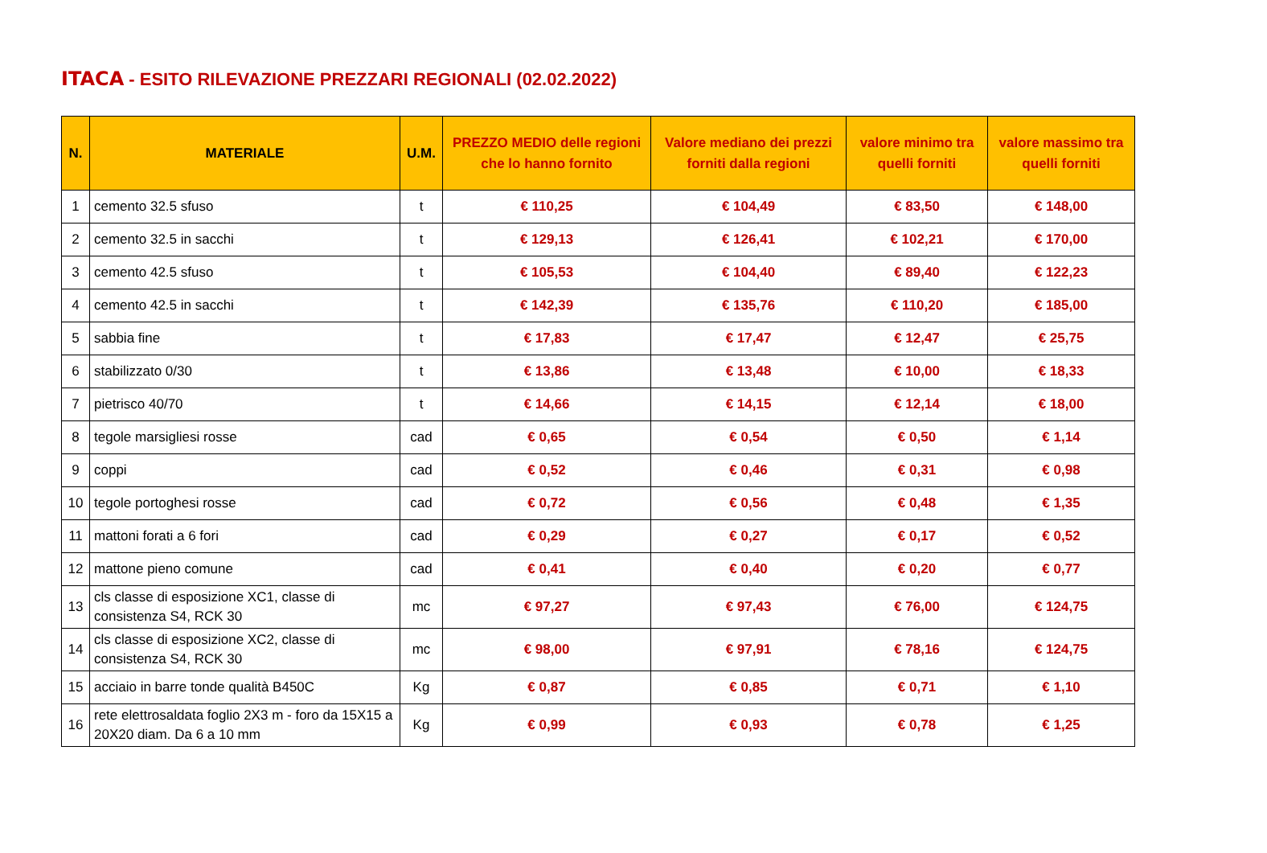ITACA - ESITO RILEVAZIONE PREZZARI REGIONALI (02.02.2022)
| N. | MATERIALE | U.M. | PREZZO MEDIO delle regioni che lo hanno fornito | Valore mediano dei prezzi forniti dalla regioni | valore minimo tra quelli forniti | valore massimo tra quelli forniti |
| --- | --- | --- | --- | --- | --- | --- |
| 1 | cemento 32.5 sfuso | t | € 110,25 | € 104,49 | € 83,50 | € 148,00 |
| 2 | cemento 32.5 in sacchi | t | € 129,13 | € 126,41 | € 102,21 | € 170,00 |
| 3 | cemento 42.5 sfuso | t | € 105,53 | € 104,40 | € 89,40 | € 122,23 |
| 4 | cemento 42.5 in sacchi | t | € 142,39 | € 135,76 | € 110,20 | € 185,00 |
| 5 | sabbia fine | t | € 17,83 | € 17,47 | € 12,47 | € 25,75 |
| 6 | stabilizzato 0/30 | t | € 13,86 | € 13,48 | € 10,00 | € 18,33 |
| 7 | pietrisco 40/70 | t | € 14,66 | € 14,15 | € 12,14 | € 18,00 |
| 8 | tegole marsigliesi rosse | cad | € 0,65 | € 0,54 | € 0,50 | € 1,14 |
| 9 | coppi | cad | € 0,52 | € 0,46 | € 0,31 | € 0,98 |
| 10 | tegole portoghesi rosse | cad | € 0,72 | € 0,56 | € 0,48 | € 1,35 |
| 11 | mattoni forati a 6 fori | cad | € 0,29 | € 0,27 | € 0,17 | € 0,52 |
| 12 | mattone pieno comune | cad | € 0,41 | € 0,40 | € 0,20 | € 0,77 |
| 13 | cls classe di esposizione XC1, classe di consistenza S4, RCK 30 | mc | € 97,27 | € 97,43 | € 76,00 | € 124,75 |
| 14 | cls classe di esposizione XC2, classe di consistenza S4, RCK 30 | mc | € 98,00 | € 97,91 | € 78,16 | € 124,75 |
| 15 | acciaio in barre tonde qualità B450C | Kg | € 0,87 | € 0,85 | € 0,71 | € 1,10 |
| 16 | rete elettrosaldata foglio 2X3 m - foro da 15X15 a 20X20 diam. Da 6 a 10 mm | Kg | € 0,99 | € 0,93 | € 0,78 | € 1,25 |